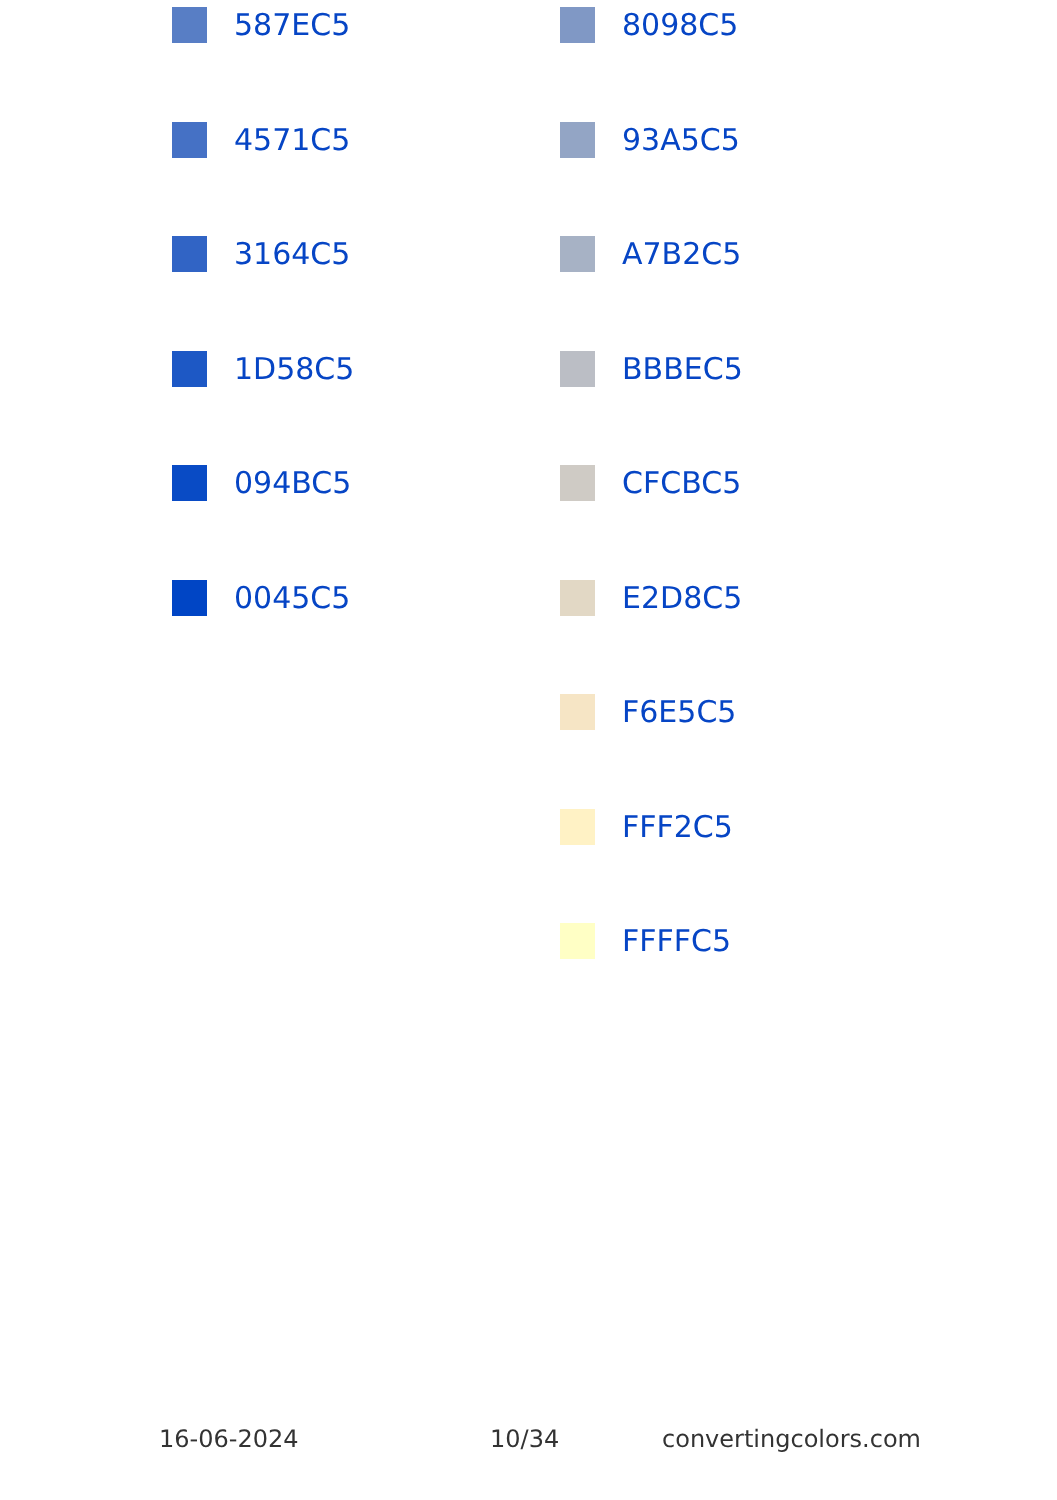587EC5
4571C5
3164C5
1D58C5
094BC5
0045C5
8098C5
93A5C5
A7B2C5
BBBEC5
CFCBC5
E2D8C5
F6E5C5
FFF2C5
FFFFC5
16-06-2024 10/34 convertingcolors.com